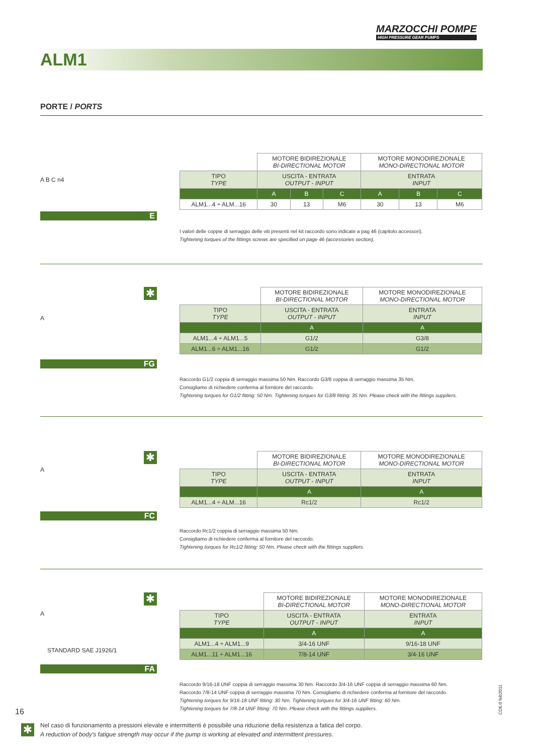MARZOCCHI POMPE
HIGH PRESSURE GEAR PUMPS
ALM1
PORTE / PORTS
A B C n4
E
| | MOTORE BIDIREZIONALE BI-DIRECTIONAL MOTOR | | | MOTORE MONODIREZIONALE MONO-DIRECTIONAL MOTOR | | |
| --- | --- | --- | --- | --- | --- | --- |
| TIPO TYPE | USCITA - ENTRATA OUTPUT - INPUT | | | ENTRATA INPUT | | |
| | A | B | C | A | B | C |
| ALM1...4 ÷ ALM...16 | 30 | 13 | M6 | 30 | 13 | M6 |
I valori delle coppie di serraggio delle viti presenti nel kit raccordo sono indicate a pag 46 (capitolo accessori).
Tightening torques of the fittings screws are specified on page 46 (accessories section).
✱
A
FG
| | MOTORE BIDIREZIONALE BI-DIRECTIONAL MOTOR | MOTORE MONODIREZIONALE MONO-DIRECTIONAL MOTOR |
| --- | --- | --- |
| TIPO TYPE | USCITA - ENTRATA OUTPUT - INPUT | ENTRATA INPUT |
| | A | A |
| ALM1...4 ÷ ALM1...5 | G1/2 | G3/8 |
| ALM1...6 ÷ ALM1...16 | G1/2 | G1/2 |
Raccordo G1/2 coppia di serraggio massima 50 Nm. Raccordo G3/8 coppia di serraggio massima 35 Nm.
Consigliamo di richiedere conferma al fornitore del raccordo.
Tightening torques for G1/2 fitting: 50 Nm. Tightening torques for G3/8 fitting: 35 Nm. Please check with the fittings suppliers.
✱
A
FC
| | MOTORE BIDIREZIONALE BI-DIRECTIONAL MOTOR | MOTORE MONODIREZIONALE MONO-DIRECTIONAL MOTOR |
| --- | --- | --- |
| TIPO TYPE | USCITA - ENTRATA OUTPUT - INPUT | ENTRATA INPUT |
| | A | A |
| ALM1...4 ÷ ALM...16 | Rc1/2 | Rc1/2 |
Raccordo Rc1/2 coppia di serraggio massima 50 Nm.
Consigliamo di richiedere conferma al fornitore del raccordo.
Tightening torques for Rc1/2 fitting: 50 Nm. Please check with the fittings suppliers.
✱
A
STANDARD SAE J1926/1
FA
| | MOTORE BIDIREZIONALE BI-DIRECTIONAL MOTOR | MOTORE MONODIREZIONALE MONO-DIRECTIONAL MOTOR |
| --- | --- | --- |
| TIPO TYPE | USCITA - ENTRATA OUTPUT - INPUT | ENTRATA INPUT |
| | A | A |
| ALM1...4 ÷ ALM1...9 | 3/4-16 UNF | 9/16-18 UNF |
| ALM1...11 ÷ ALM1...16 | 7/8-14 UNF | 3/4-16 UNF |
Raccordo 9/16-18 UNF coppia di serraggio massima 30 Nm. Raccordo 3/4-16 UNF coppia di serraggio massima 60 Nm.
Raccordo 7/8-14 UNF coppia di serraggio massima 70 Nm. Consigliamo di richiedere conferma al fornitore del raccordo.
Tightening torques for 9/16-18 UNF fitting: 30 Nm. Tightening torques for 3/4-16 UNF fitting: 60 Nm.
Tightening torques for 7/8-14 UNF fitting: 70 Nm. Please check with the fittings suppliers.
16
CD6.0 feb2011
✱
Nel caso di funzionamento a pressioni elevate e intermittenti è possibile una riduzione della resistenza a fatica del corpo.
A reduction of body's fatigue strength may occur if the pump is working at elevated and intermittent pressures.